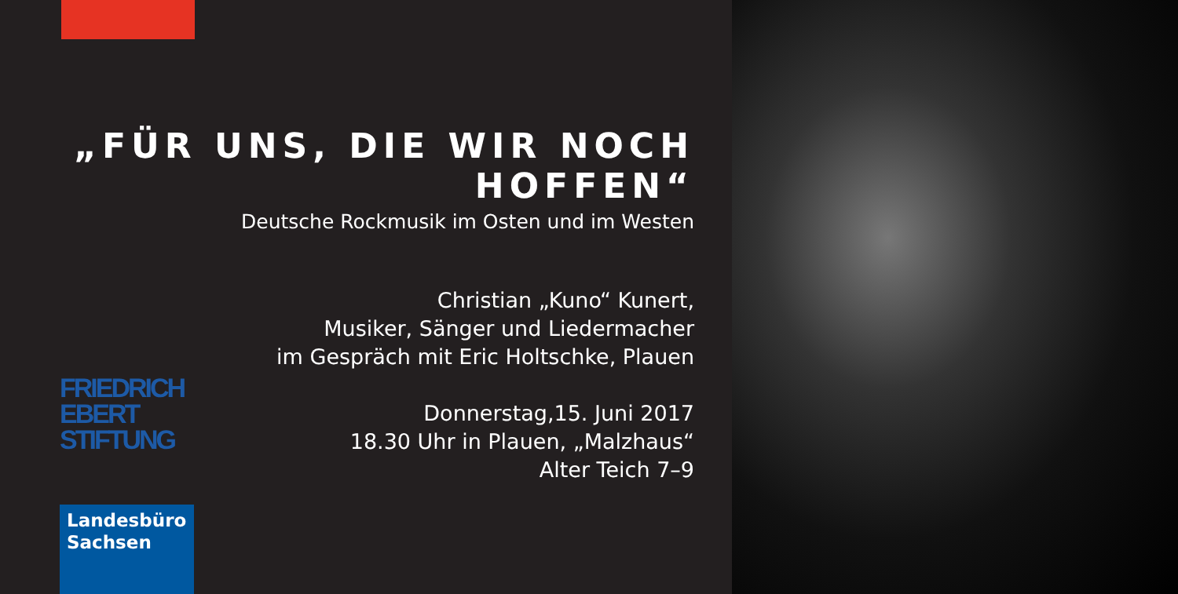„FÜR UNS, DIE WIR NOCH HOFFEN“
Deutsche Rockmusik im Osten und im Westen
Christian „Kuno“ Kunert,
Musiker, Sänger und Liedermacher
im Gespräch mit Eric Holtschke, Plauen
Donnerstag,15. Juni 2017
18.30 Uhr in Plauen, „Malzhaus“
Alter Teich 7–9
FRIEDRICH
EBERT
STIFTUNG
Landesbüro
Sachsen